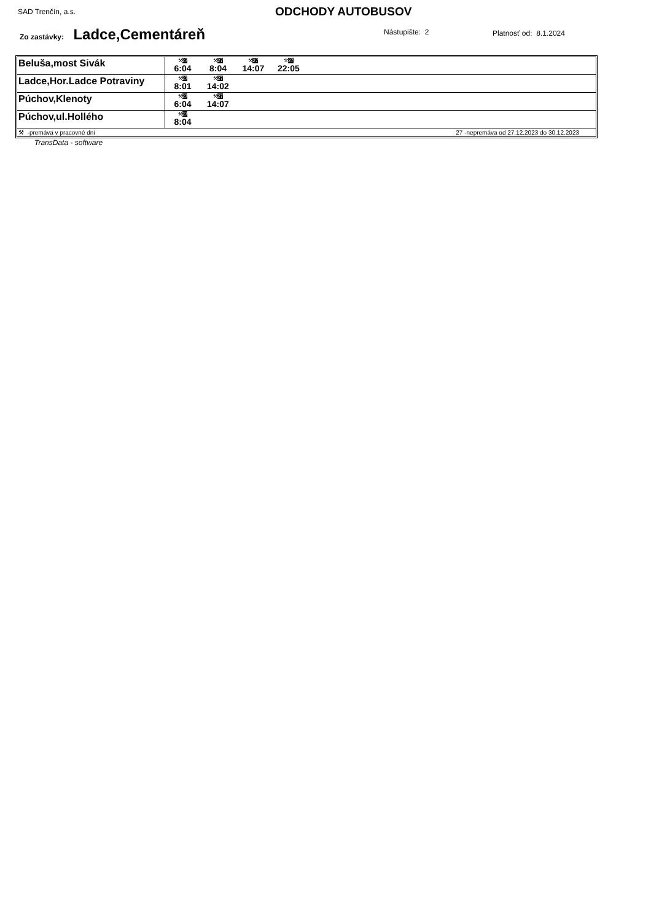SAD Trenčín, a.s. ODCHODY AUTOBUSOV
Zo zastávky: Ladce,Cementáreň Nástupište: 2 Platnosť od: 8.1.2024
| Beluša,most Sivák | ⚒ 27 6:04 ⚒ 27 8:04 ⚒ 27 14:07 ⚒ 27 22:05 |
| Ladce,Hor.Ladce Potraviny | ⚒ 27 8:01 ⚒ 27 14:02 |
| Púchov,Klenoty | ⚒ 27 6:04 ⚒ 27 14:07 |
| Púchov,ul.Hollého | ⚒ 27 8:04 |
| ⚒ -premáva v pracovné dni 27 -nepremáva od 27.12.2023 do 30.12.2023 | |
TransData - software